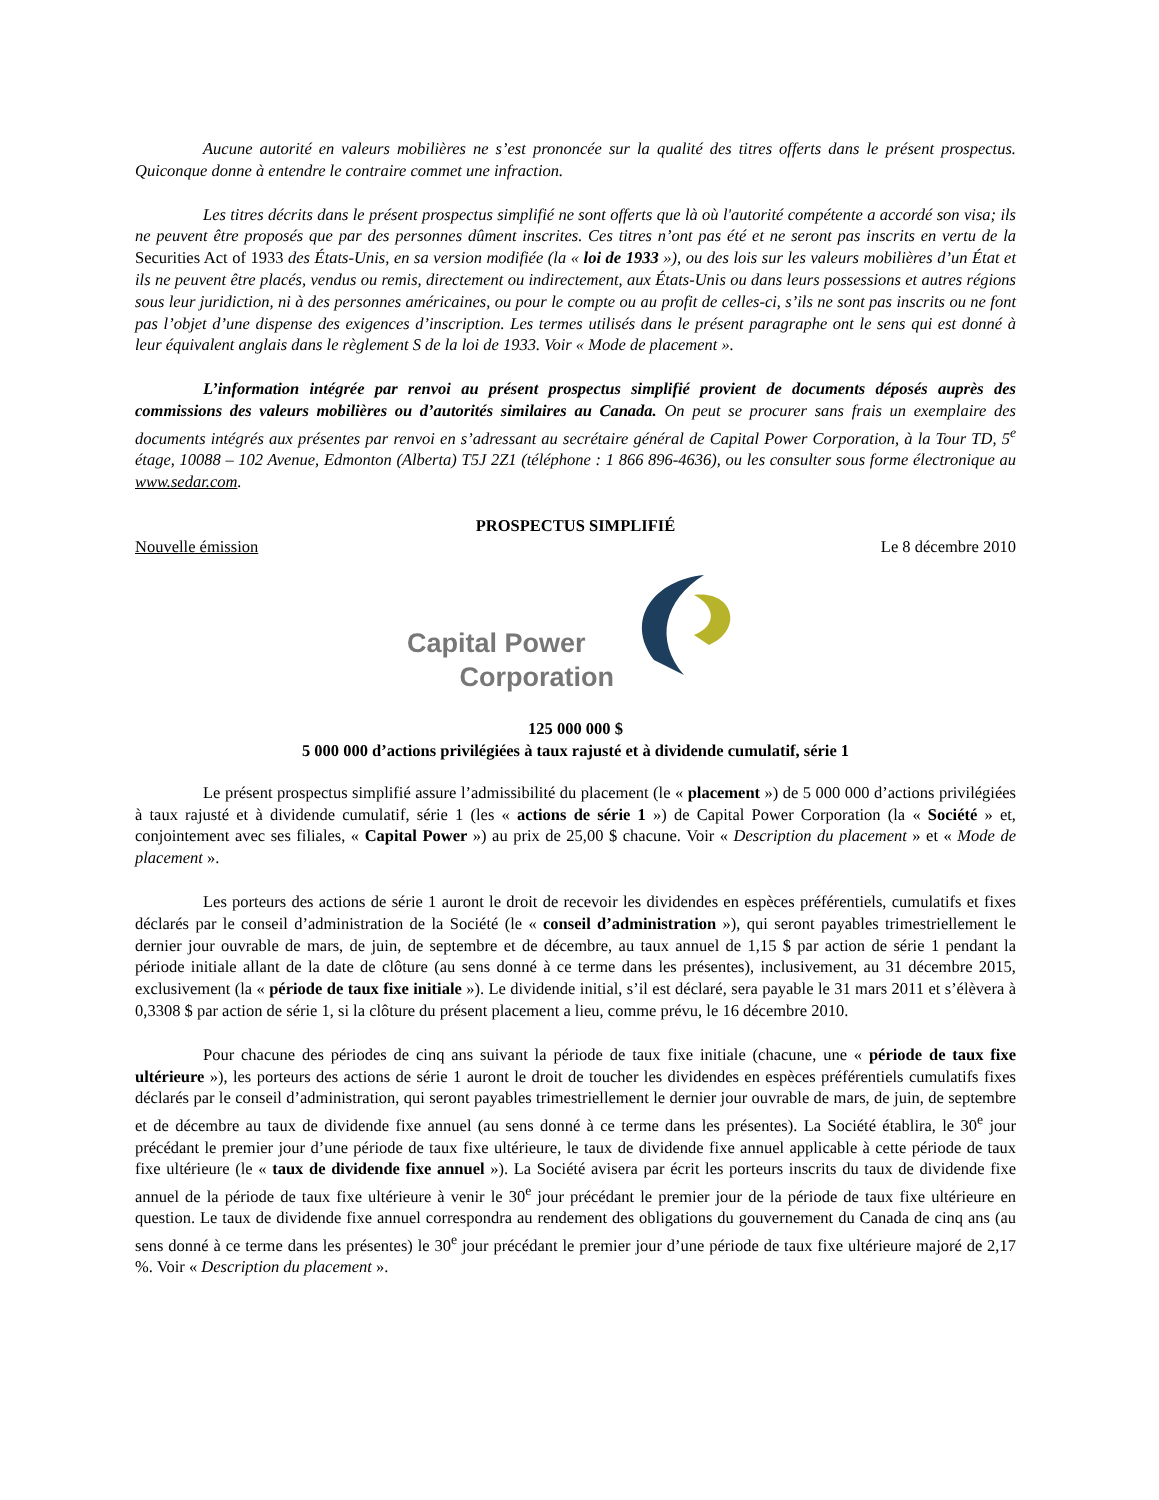Aucune autorité en valeurs mobilières ne s’est prononcée sur la qualité des titres offerts dans le présent prospectus. Quiconque donne à entendre le contraire commet une infraction.
Les titres décrits dans le présent prospectus simplifié ne sont offerts que là où l'autorité compétente a accordé son visa; ils ne peuvent être proposés que par des personnes dûment inscrites. Ces titres n’ont pas été et ne seront pas inscrits en vertu de la Securities Act of 1933 des États-Unis, en sa version modifiée (la « loi de 1933 »), ou des lois sur les valeurs mobilières d’un État et ils ne peuvent être placés, vendus ou remis, directement ou indirectement, aux États-Unis ou dans leurs possessions et autres régions sous leur juridiction, ni à des personnes américaines, ou pour le compte ou au profit de celles-ci, s’ils ne sont pas inscrits ou ne font pas l’objet d’une dispense des exigences d’inscription. Les termes utilisés dans le présent paragraphe ont le sens qui est donné à leur équivalent anglais dans le règlement S de la loi de 1933. Voir « Mode de placement ».
L’information intégrée par renvoi au présent prospectus simplifié provient de documents déposés auprès des commissions des valeurs mobilières ou d’autorités similaires au Canada. On peut se procurer sans frais un exemplaire des documents intégrés aux présentes par renvoi en s’adressant au secrétaire général de Capital Power Corporation, à la Tour TD, 5<sup>e</sup> étage, 10088 – 102 Avenue, Edmonton (Alberta) T5J 2Z1 (téléphone : 1 866 896-4636), ou les consulter sous forme électronique au www.sedar.com.
PROSPECTUS SIMPLIFIÉ
Nouvelle émission Le 8 décembre 2010
Capital Power
Corporation
125 000 000 $
5 000 000 d’actions privilégiées à taux rajusté et à dividende cumulatif, série 1
Le présent prospectus simplifié assure l’admissibilité du placement (le « placement ») de 5 000 000 d’actions privilégiées à taux rajusté et à dividende cumulatif, série 1 (les « actions de série 1 ») de Capital Power Corporation (la « Société » et, conjointement avec ses filiales, « Capital Power ») au prix de 25,00 $ chacune. Voir « Description du placement » et « Mode de placement ».
Les porteurs des actions de série 1 auront le droit de recevoir les dividendes en espèces préférentiels, cumulatifs et fixes déclarés par le conseil d’administration de la Société (le « conseil d’administration »), qui seront payables trimestriellement le dernier jour ouvrable de mars, de juin, de septembre et de décembre, au taux annuel de 1,15 $ par action de série 1 pendant la période initiale allant de la date de clôture (au sens donné à ce terme dans les présentes), inclusivement, au 31 décembre 2015, exclusivement (la « période de taux fixe initiale »). Le dividende initial, s’il est déclaré, sera payable le 31 mars 2011 et s’élèvera à 0,3308 $ par action de série 1, si la clôture du présent placement a lieu, comme prévu, le 16 décembre 2010.
Pour chacune des périodes de cinq ans suivant la période de taux fixe initiale (chacune, une « période de taux fixe ultérieure »), les porteurs des actions de série 1 auront le droit de toucher les dividendes en espèces préférentiels cumulatifs fixes déclarés par le conseil d’administration, qui seront payables trimestriellement le dernier jour ouvrable de mars, de juin, de septembre et de décembre au taux de dividende fixe annuel (au sens donné à ce terme dans les présentes). La Société établira, le 30<sup>e</sup> jour précédant le premier jour d’une période de taux fixe ultérieure, le taux de dividende fixe annuel applicable à cette période de taux fixe ultérieure (le « taux de dividende fixe annuel »). La Société avisera par écrit les porteurs inscrits du taux de dividende fixe annuel de la période de taux fixe ultérieure à venir le 30<sup>e</sup> jour précédant le premier jour de la période de taux fixe ultérieure en question. Le taux de dividende fixe annuel correspondra au rendement des obligations du gouvernement du Canada de cinq ans (au sens donné à ce terme dans les présentes) le 30<sup>e</sup> jour précédant le premier jour d’une période de taux fixe ultérieure majoré de 2,17 %. Voir « Description du placement ».